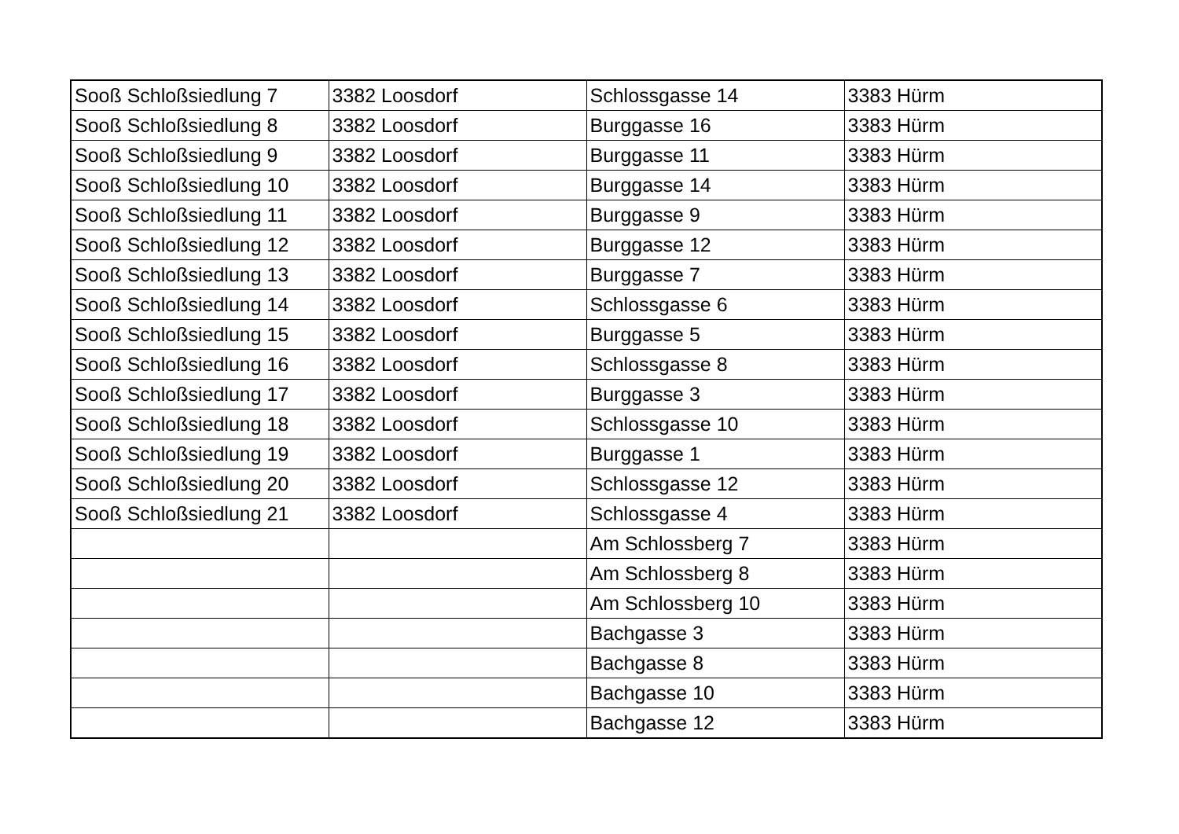| Sooß Schloßsiedlung 7 | 3382 Loosdorf | Schlossgasse 14 | 3383 Hürm |
| Sooß Schloßsiedlung 8 | 3382 Loosdorf | Burggasse 16 | 3383 Hürm |
| Sooß Schloßsiedlung 9 | 3382 Loosdorf | Burggasse 11 | 3383 Hürm |
| Sooß Schloßsiedlung 10 | 3382 Loosdorf | Burggasse 14 | 3383 Hürm |
| Sooß Schloßsiedlung 11 | 3382 Loosdorf | Burggasse 9 | 3383 Hürm |
| Sooß Schloßsiedlung 12 | 3382 Loosdorf | Burggasse 12 | 3383 Hürm |
| Sooß Schloßsiedlung 13 | 3382 Loosdorf | Burggasse 7 | 3383 Hürm |
| Sooß Schloßsiedlung 14 | 3382 Loosdorf | Schlossgasse 6 | 3383 Hürm |
| Sooß Schloßsiedlung 15 | 3382 Loosdorf | Burggasse 5 | 3383 Hürm |
| Sooß Schloßsiedlung 16 | 3382 Loosdorf | Schlossgasse 8 | 3383 Hürm |
| Sooß Schloßsiedlung 17 | 3382 Loosdorf | Burggasse 3 | 3383 Hürm |
| Sooß Schloßsiedlung 18 | 3382 Loosdorf | Schlossgasse 10 | 3383 Hürm |
| Sooß Schloßsiedlung 19 | 3382 Loosdorf | Burggasse 1 | 3383 Hürm |
| Sooß Schloßsiedlung 20 | 3382 Loosdorf | Schlossgasse 12 | 3383 Hürm |
| Sooß Schloßsiedlung 21 | 3382 Loosdorf | Schlossgasse 4 | 3383 Hürm |
| | | Am Schlossberg 7 | 3383 Hürm |
| | | Am Schlossberg 8 | 3383 Hürm |
| | | Am Schlossberg 10 | 3383 Hürm |
| | | Bachgasse 3 | 3383 Hürm |
| | | Bachgasse 8 | 3383 Hürm |
| | | Bachgasse 10 | 3383 Hürm |
| | | Bachgasse 12 | 3383 Hürm |